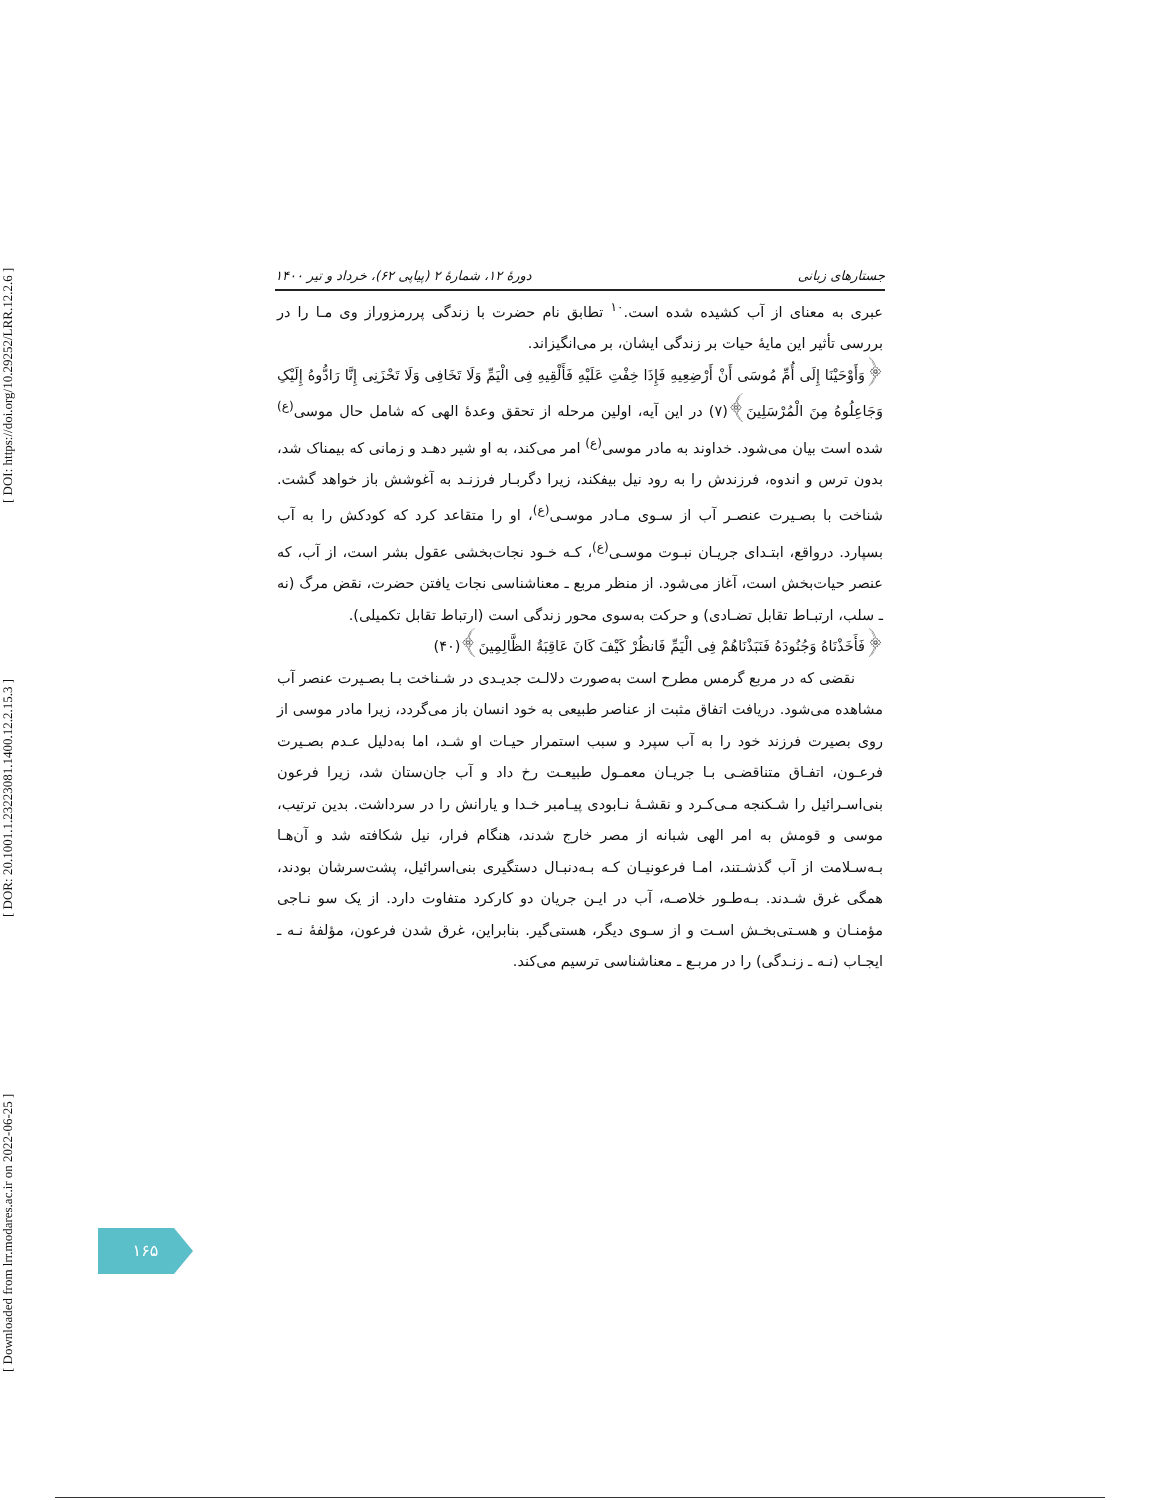[ Downloaded from lrr.modares.ac.ir on 2022-06-25 ] [ DOR: 20.1001.1.23223081.1400.12.2.15.3 ] [ DOI: https://doi.org/10.29252/LRR.12.2.6 ]
دورهٔ ۱۲، شمارهٔ ۲ (پیاپی ۶۲)، خرداد و تیر ۱۴۰۰ جستارهای زبانی
عبری به معنای از آب کشیده شده است.<sup>۱۰</sup> تطابق نام حضرت با زندگی پررمزوراز وی مـا را در بررسی تأثیر این مایهٔ حیات بر زندگی ایشان، بر می‌انگیزاند.
﴿وَأَوْحَیْنَا إِلَى أُمِّ مُوسَى أَنْ أَرْضِعِیهِ فَإِذَا خِفْتِ عَلَیْهِ فَأَلْقِیهِ فِی الْیَمِّ وَلَا تَخَافِی وَلَا تَحْزَنِی إِنَّا رَادُّوهُ إِلَیْکِ وَجَاعِلُوهُ مِنَ الْمُرْسَلِینَ﴾(۷) در این آیه، اولین مرحله از تحقق وعدهٔ الهی که شامل حال موسی<sup>(ع)</sup> شده است بیان می‌شود. خداوند به مادر موسی<sup>(ع)</sup> امر می‌کند، به او شیر دهـد و زمانی که بیمناک شد، بدون ترس و اندوه، فرزندش را به رود نیل بیفکند، زیرا دگربـار فرزنـد به آغوشش باز خواهد گشت. شناخت با بصـیرت عنصـر آب از سـوی مـادر موسـی<sup>(ع)</sup>، او را متقاعد کرد که کودکش را به آب بسپارد. درواقع، ابتـدای جریـان نبـوت موسـی<sup>(ع)</sup>، کـه خـود نجات‌بخشی عقول بشر است، از آب، که عنصر حیات‌بخش است، آغاز می‌شود. از منظر مربع ـ معناشناسی نجات یافتن حضرت، نقض مرگ (نه ـ سلب، ارتبـاط تقابل تضـادی) و حرکت به‌سوی محور زندگی است (ارتباط تقابل تکمیلی).
﴿فَأَخَذْنَاهُ وَجُنُودَهُ فَنَبَذْنَاهُمْ فِی الْیَمِّ فَانظُرْ کَیْفَ کَانَ عَاقِبَةُ الظَّالِمِینَ﴾(۴۰)
نقضی که در مربع گرمس مطرح است به‌صورت دلالـت جدیـدی در شـناخت بـا بصـیرت عنصر آب مشاهده می‌شود. دریافت اتفاق مثبت از عناصر طبیعی به خود انسان باز می‌گردد، زیرا مادر موسی از روی بصیرت فرزند خود را به آب سپرد و سبب استمرار حیـات او شـد، اما به‌دلیل عـدم بصـیرت فرعـون، اتفـاق متناقضـی بـا جریـان معمـول طبیعـت رخ داد و آب جان‌ستان شد، زیرا فرعون بنی‌اسـرائیل را شـکنجه مـی‌کـرد و نقشـهٔ نـابودی پیـامبر خـدا و یارانش را در سرداشت. بدین ترتیب، موسی و قومش به امر الهی شبانه از مصر خارج شدند، هنگام فرار، نیل شکافته شد و آن‌هـا بـه‌سـلامت از آب گذشـتند، امـا فرعونیـان کـه بـه‌دنبـال دستگیری بنی‌اسرائیل، پشت‌سرشان بودند، همگی غرق شـدند. بـه‌طـور خلاصـه، آب در ایـن جریان دو کارکرد متفاوت دارد. از یک سو نـاجی مؤمنـان و هسـتی‌بخـش اسـت و از سـوی دیگر، هستی‌گیر. بنابراین، غرق شدن فرعون، مؤلفهٔ نـه ـ ایجـاب (نـه ـ زنـدگی) را در مربـع ـ معناشناسی ترسیم می‌کند.
۱۶۵